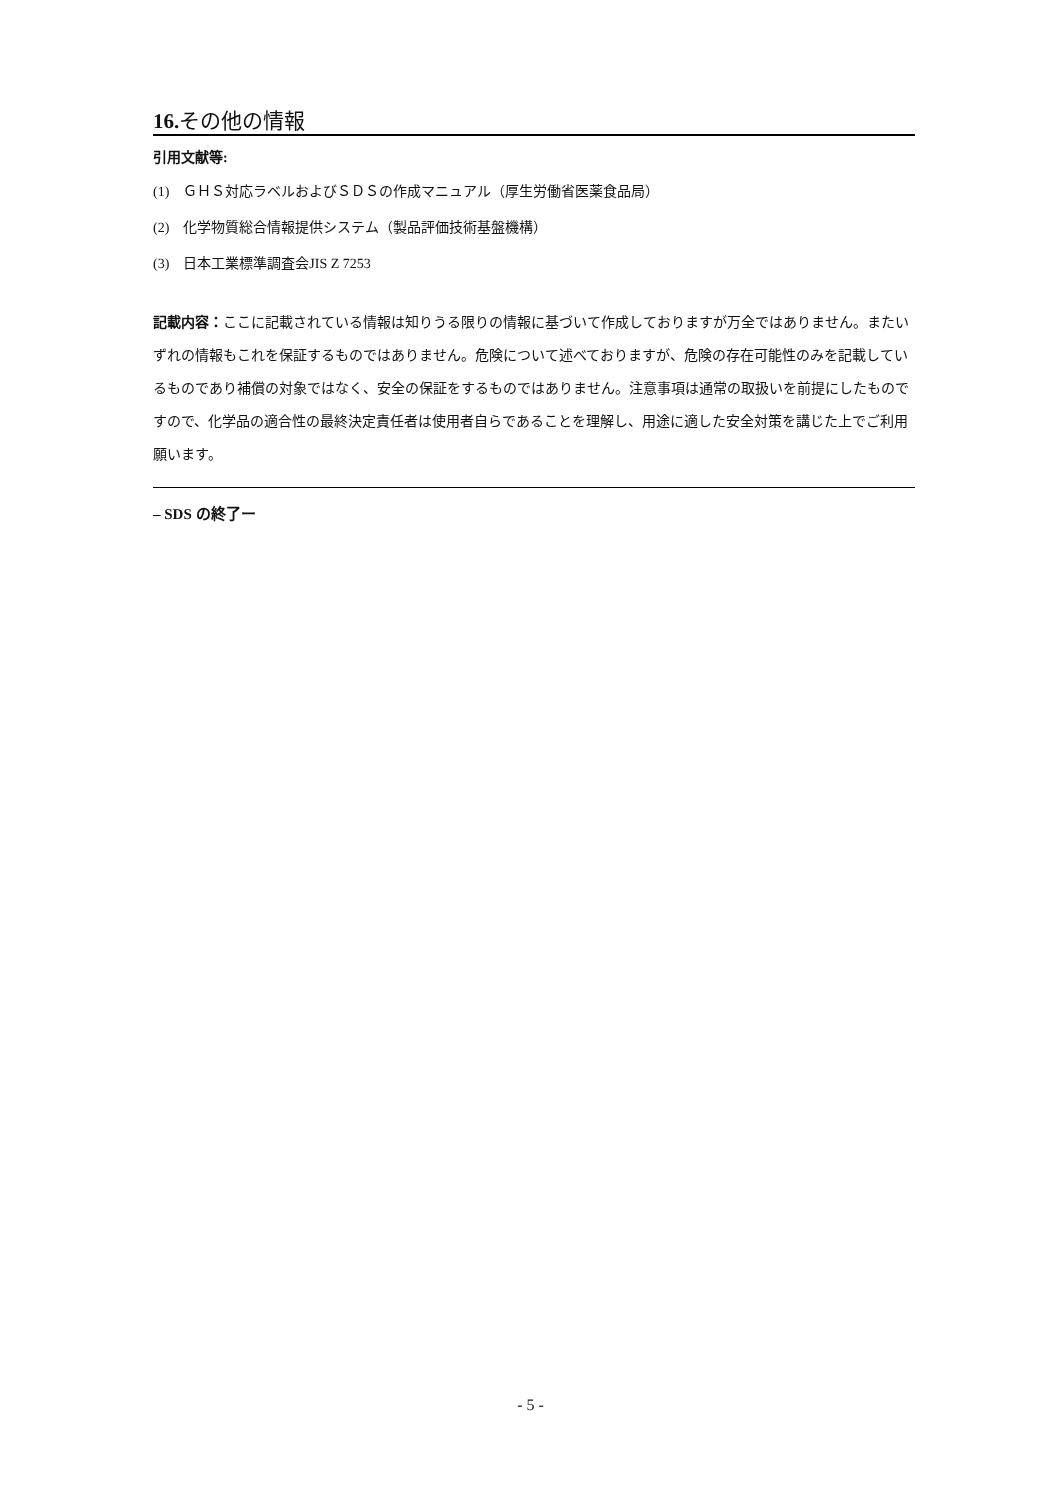16. その他の情報
引用文献等:
(1)　ＧＨＳ対応ラベルおよびＳＤＳの作成マニュアル（厚生労働省医薬食品局）
(2)　化学物質総合情報提供システム（製品評価技術基盤機構）
(3)　日本工業標準調査会JIS Z 7253
記載内容：ここに記載されている情報は知りうる限りの情報に基づいて作成しておりますが万全ではありません。またいずれの情報もこれを保証するものではありません。危険について述べておりますが、危険の存在可能性のみを記載しているものであり補償の対象ではなく、安全の保証をするものではありません。注意事項は通常の取扱いを前提にしたものですので、化学品の適合性の最終決定責任者は使用者自らであることを理解し、用途に適した安全対策を講じた上でご利用願います。
– SDS の終了ー
- 5 -